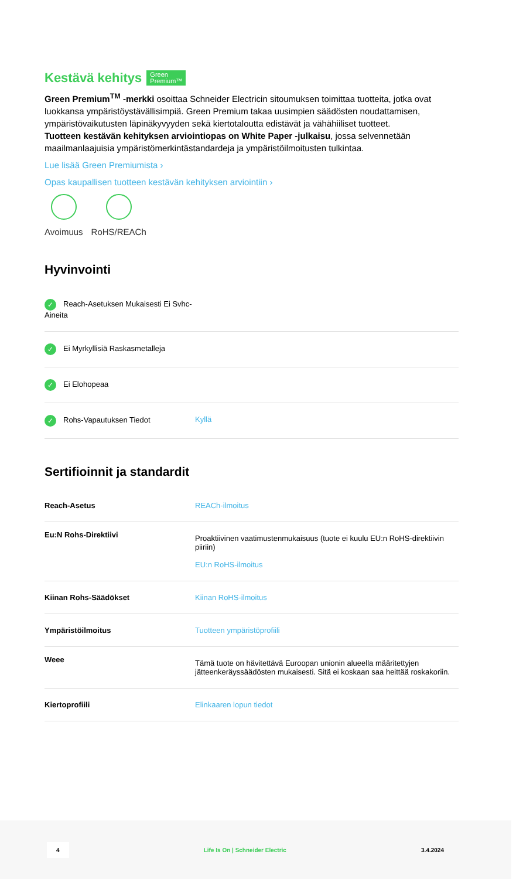Kestävä kehitys Green
Premium™
Green Premium<sup>TM</sup> -merkki osoittaa Schneider Electricin sitoumuksen toimittaa tuotteita, jotka ovat luokkansa ympäristöystävällisimpiä. Green Premium takaa uusimpien säädösten noudattamisen, ympäristövaikutusten läpinäkyvyyden sekä kiertotaloutta edistävät ja vähähiiliset tuotteet.
Tuotteen kestävän kehityksen arviointiopas on White Paper -julkaisu, jossa selvennetään maailmanlaajuisia ympäristömerkintästandardeja ja ympäristöilmoitusten tulkintaa.
Lue lisää Green Premiumista ›
Opas kaupallisen tuotteen kestävän kehityksen arviointiin ›
Avoimuus RoHS/REACh
Hyvinvointi
| ✓ Reach-Asetuksen Mukaisesti Ei Svhc-Aineita | |
| ✓ Ei Myrkyllisiä Raskasmetalleja | |
| ✓ Ei Elohopeaa | |
| ✓ Rohs-Vapautuksen Tiedot | Kyllä |
Sertifioinnit ja standardit
| Reach-Asetus | REACh-ilmoitus |
| Eu:N Rohs-Direktiivi | Proaktiivinen vaatimustenmukaisuus (tuote ei kuulu EU:n RoHS-direktiivin piiriin) EU:n RoHS-ilmoitus |
| Kiinan Rohs-Säädökset | Kiinan RoHS-ilmoitus |
| Ympäristöilmoitus | Tuotteen ympäristöprofiili |
| Weee | Tämä tuote on hävitettävä Euroopan unionin alueella määritettyjen jätteenkeräyssäädösten mukaisesti. Sitä ei koskaan saa heittää roskakoriin. |
| Kiertoprofiili | Elinkaaren lopun tiedot |
4 Life Is On | Schneider Electric 3.4.2024